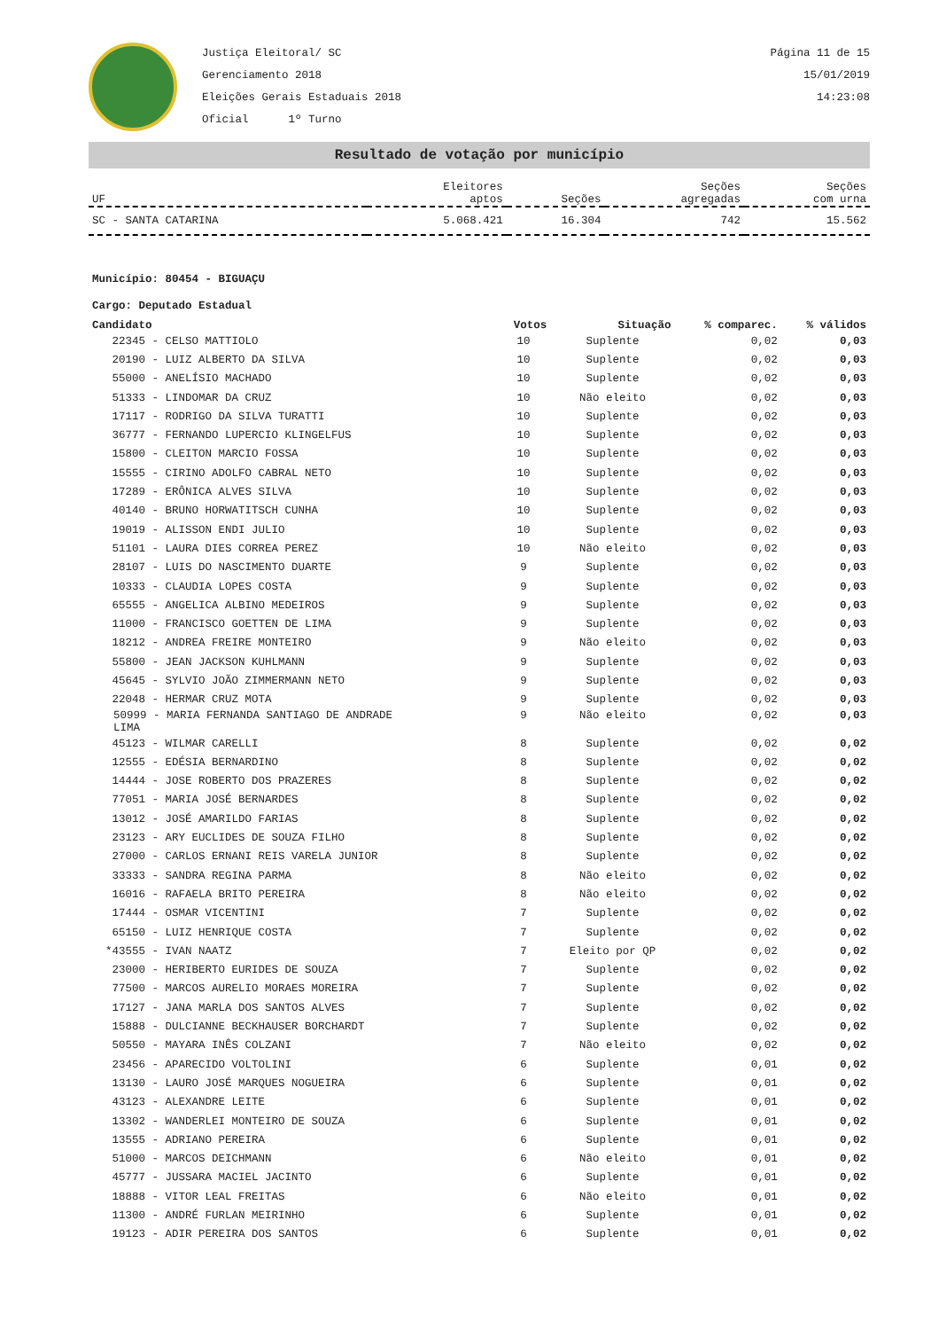Justiça Eleitoral/ SC
Gerenciamento 2018
Eleições Gerais Estaduais 2018
Oficial 1º Turno
Página 11 de 15
15/01/2019
14:23:08
Resultado de votação por município
| UF | Eleitores aptos | Seções | Seções agregadas | Seções com urna |
| --- | --- | --- | --- | --- |
| SC - SANTA CATARINA | 5.068.421 | 16.304 | 742 | 15.562 |
Município: 80454 - BIGUAÇU
Cargo: Deputado Estadual
| Candidato | Votos | Situação | % comparec. | % válidos |
| --- | --- | --- | --- | --- |
| 22345 - CELSO MATTIOLO | 10 | Suplente | 0,02 | 0,03 |
| 20190 - LUIZ ALBERTO DA SILVA | 10 | Suplente | 0,02 | 0,03 |
| 55000 - ANELÍSIO MACHADO | 10 | Suplente | 0,02 | 0,03 |
| 51333 - LINDOMAR DA CRUZ | 10 | Não eleito | 0,02 | 0,03 |
| 17117 - RODRIGO DA SILVA TURATTI | 10 | Suplente | 0,02 | 0,03 |
| 36777 - FERNANDO LUPERCIO KLINGELFUS | 10 | Suplente | 0,02 | 0,03 |
| 15800 - CLEITON MARCIO FOSSA | 10 | Suplente | 0,02 | 0,03 |
| 15555 - CIRINO ADOLFO CABRAL NETO | 10 | Suplente | 0,02 | 0,03 |
| 17289 - ERÔNICA ALVES SILVA | 10 | Suplente | 0,02 | 0,03 |
| 40140 - BRUNO HORWATITSCH CUNHA | 10 | Suplente | 0,02 | 0,03 |
| 19019 - ALISSON ENDI JULIO | 10 | Suplente | 0,02 | 0,03 |
| 51101 - LAURA DIES CORREA PEREZ | 10 | Não eleito | 0,02 | 0,03 |
| 28107 - LUIS DO NASCIMENTO DUARTE | 9 | Suplente | 0,02 | 0,03 |
| 10333 - CLAUDIA LOPES COSTA | 9 | Suplente | 0,02 | 0,03 |
| 65555 - ANGELICA ALBINO MEDEIROS | 9 | Suplente | 0,02 | 0,03 |
| 11000 - FRANCISCO GOETTEN DE LIMA | 9 | Suplente | 0,02 | 0,03 |
| 18212 - ANDREA FREIRE MONTEIRO | 9 | Não eleito | 0,02 | 0,03 |
| 55800 - JEAN JACKSON KUHLMANN | 9 | Suplente | 0,02 | 0,03 |
| 45645 - SYLVIO JOÃO ZIMMERMANN NETO | 9 | Suplente | 0,02 | 0,03 |
| 22048 - HERMAR CRUZ MOTA | 9 | Suplente | 0,02 | 0,03 |
| 50999 - MARIA FERNANDA SANTIAGO DE ANDRADE LIMA | 9 | Não eleito | 0,02 | 0,03 |
| 45123 - WILMAR CARELLI | 8 | Suplente | 0,02 | 0,02 |
| 12555 - EDÉSIA BERNARDINO | 8 | Suplente | 0,02 | 0,02 |
| 14444 - JOSE ROBERTO DOS PRAZERES | 8 | Suplente | 0,02 | 0,02 |
| 77051 - MARIA JOSÉ BERNARDES | 8 | Suplente | 0,02 | 0,02 |
| 13012 - JOSÉ AMARILDO FARIAS | 8 | Suplente | 0,02 | 0,02 |
| 23123 - ARY EUCLIDES DE SOUZA FILHO | 8 | Suplente | 0,02 | 0,02 |
| 27000 - CARLOS ERNANI REIS VARELA JUNIOR | 8 | Suplente | 0,02 | 0,02 |
| 33333 - SANDRA REGINA PARMA | 8 | Não eleito | 0,02 | 0,02 |
| 16016 - RAFAELA BRITO PEREIRA | 8 | Não eleito | 0,02 | 0,02 |
| 17444 - OSMAR VICENTINI | 7 | Suplente | 0,02 | 0,02 |
| 65150 - LUIZ HENRIQUE COSTA | 7 | Suplente | 0,02 | 0,02 |
| *43555 - IVAN NAATZ | 7 | Eleito por QP | 0,02 | 0,02 |
| 23000 - HERIBERTO EURIDES DE SOUZA | 7 | Suplente | 0,02 | 0,02 |
| 77500 - MARCOS AURELIO MORAES MOREIRA | 7 | Suplente | 0,02 | 0,02 |
| 17127 - JANA MARLA DOS SANTOS ALVES | 7 | Suplente | 0,02 | 0,02 |
| 15888 - DULCIANNE BECKHAUSER BORCHARDT | 7 | Suplente | 0,02 | 0,02 |
| 50550 - MAYARA INÊS COLZANI | 7 | Não eleito | 0,02 | 0,02 |
| 23456 - APARECIDO VOLTOLINI | 6 | Suplente | 0,01 | 0,02 |
| 13130 - LAURO JOSÉ MARQUES NOGUEIRA | 6 | Suplente | 0,01 | 0,02 |
| 43123 - ALEXANDRE LEITE | 6 | Suplente | 0,01 | 0,02 |
| 13302 - WANDERLEI MONTEIRO DE SOUZA | 6 | Suplente | 0,01 | 0,02 |
| 13555 - ADRIANO PEREIRA | 6 | Suplente | 0,01 | 0,02 |
| 51000 - MARCOS DEICHMANN | 6 | Não eleito | 0,01 | 0,02 |
| 45777 - JUSSARA MACIEL JACINTO | 6 | Suplente | 0,01 | 0,02 |
| 18888 - VITOR LEAL FREITAS | 6 | Não eleito | 0,01 | 0,02 |
| 11300 - ANDRÉ FURLAN MEIRINHO | 6 | Suplente | 0,01 | 0,02 |
| 19123 - ADIR PEREIRA DOS SANTOS | 6 | Suplente | 0,01 | 0,02 |